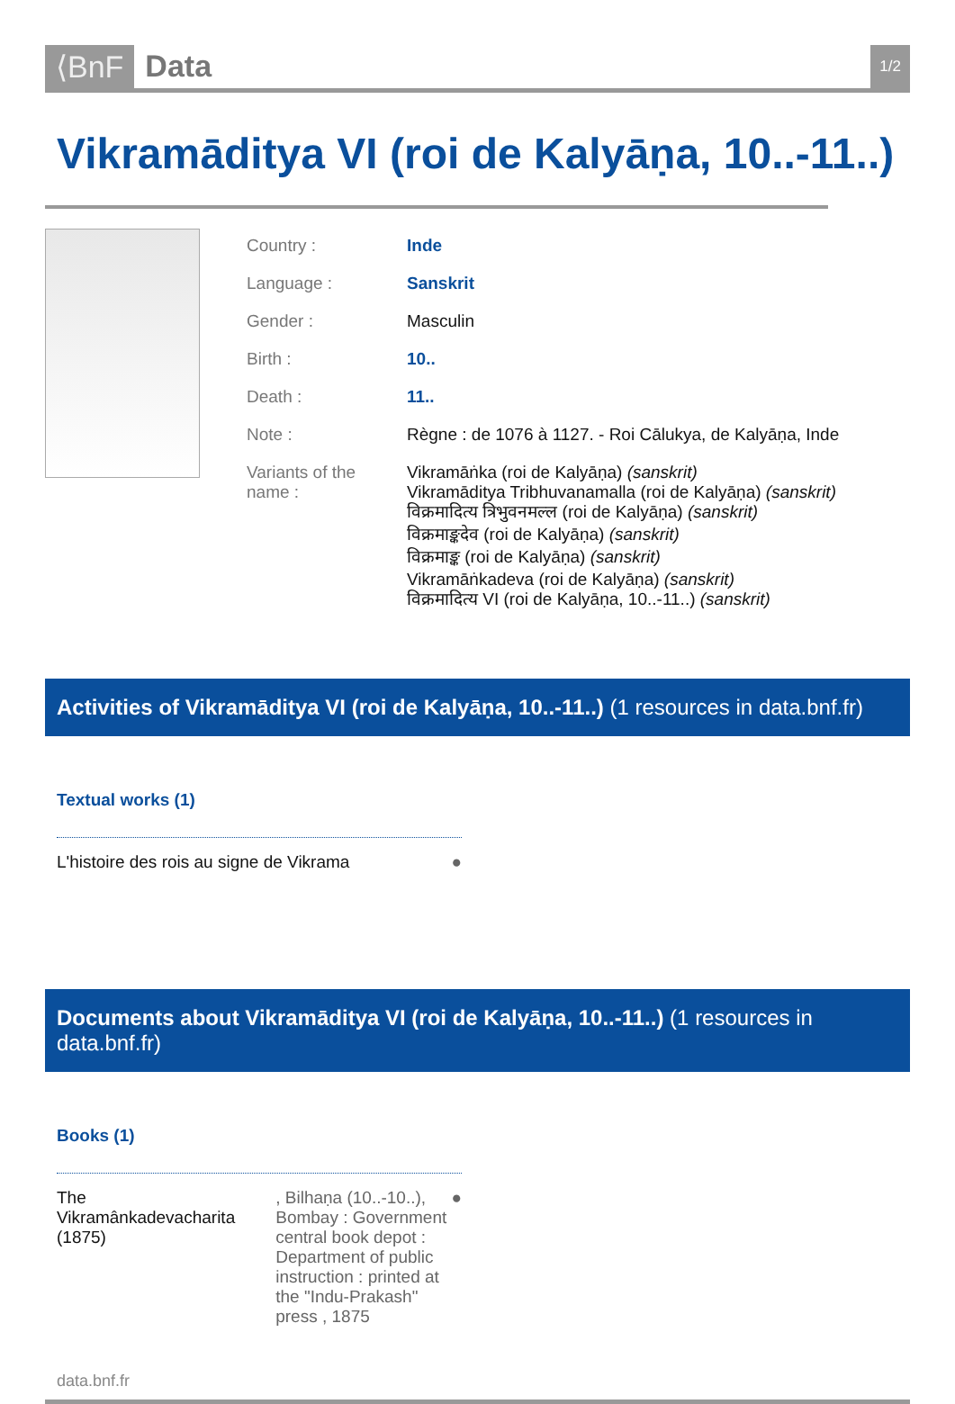⟨BnF Data
1/2
Vikramāditya VI (roi de Kalyāṇa, 10..-11..)
| Country : | Inde |
| Language : | Sanskrit |
| Gender : | Masculin |
| Birth : | 10.. |
| Death : | 11.. |
| Note : | Règne : de 1076 à 1127. - Roi Cālukya, de Kalyāṇa, Inde |
| Variants of the name : | Vikramāṅka (roi de Kalyāṇa) (sanskrit) Vikramāditya Tribhuvanamalla (roi de Kalyāṇa) (sanskrit) विक्रमादित्य त्रिभुवनमल्ल (roi de Kalyāṇa) (sanskrit) विक्रमाङ्कदेव (roi de Kalyāṇa) (sanskrit) विक्रमाङ्क (roi de Kalyāṇa) (sanskrit) Vikramāṅkadeva (roi de Kalyāṇa) (sanskrit) विक्रमादित्य VI (roi de Kalyāṇa, 10..-11..) (sanskrit) |
Activities of Vikramāditya VI (roi de Kalyāṇa, 10..-11..) (1 resources in data.bnf.fr)
Textual works (1)
L'histoire des rois au signe de Vikrama
●
Documents about Vikramāditya VI (roi de Kalyāṇa, 10..-11..) (1 resources in data.bnf.fr)
Books (1)
The Vikramânkadevacharita (1875)
, Bilhaṇa (10..-10..), Bombay : Government central book depot : Department of public instruction : printed at the "Indu-Prakash" press , 1875
●
data.bnf.fr